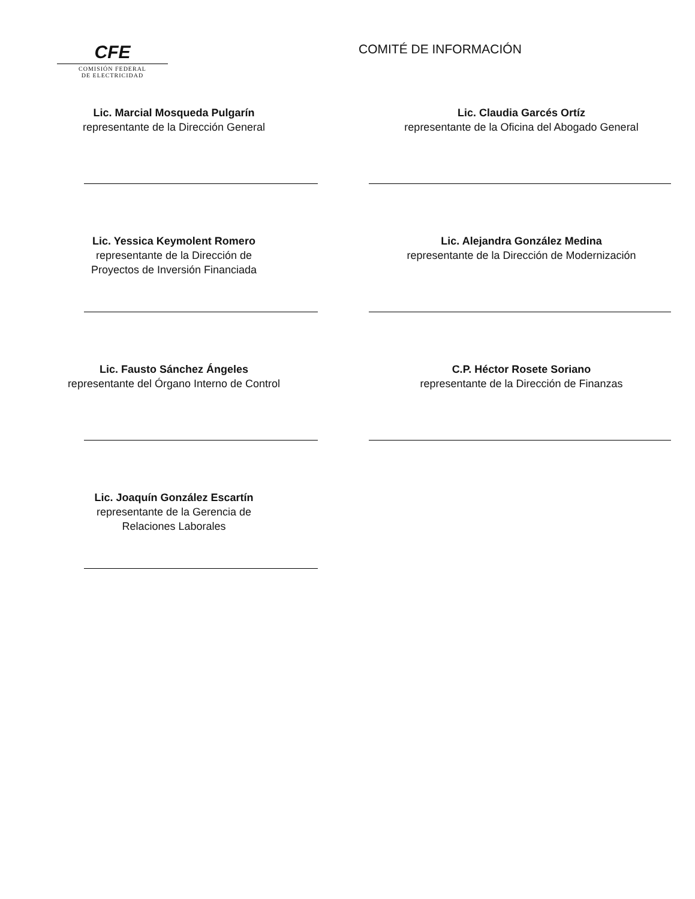CFE
COMISIÓN FEDERAL
DE ELECTRICIDAD
COMITÉ DE INFORMACIÓN
Lic. Marcial Mosqueda Pulgarín
representante de la Dirección General
Lic. Claudia Garcés Ortíz
representante de la Oficina del Abogado General
Lic. Yessica Keymolent Romero
representante de la Dirección de
Proyectos de Inversión Financiada
Lic. Alejandra González Medina
representante de la Dirección de Modernización
Lic. Fausto Sánchez Ángeles
representante del Órgano Interno de Control
C.P. Héctor Rosete Soriano
representante de la Dirección de Finanzas
Lic. Joaquín González Escartín
representante de la Gerencia de
Relaciones Laborales